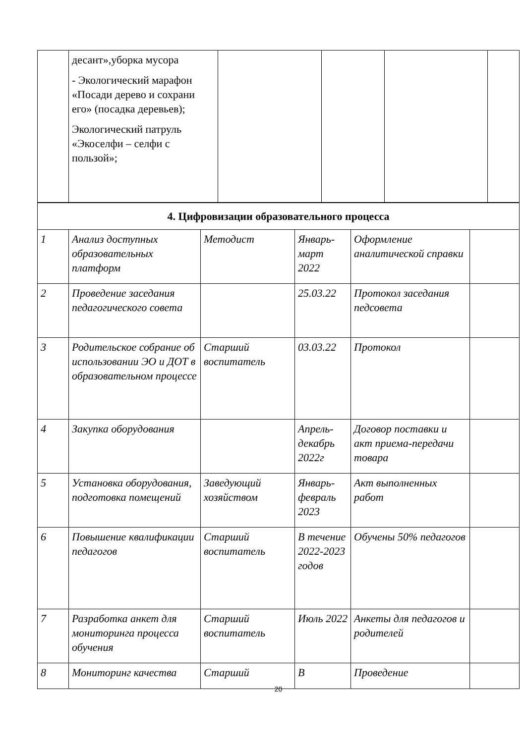| | десант»,уборка мусора - Экологический марафон «Посади дерево и сохрани его» (посадка деревьев); Экологический патруль «Экоселфи – селфи с пользой»; | | | | |
| 4. Цифровизации образовательного процесса | | | | | |
| 1 | Анализ доступных образовательных платформ | Методист | Январь-март 2022 | Оформление аналитической справки | |
| 2 | Проведение заседания педагогического совета | | 25.03.22 | Протокол заседания педсовета | |
| 3 | Родительское собрание об использовании ЭО и ДОТ в образовательном процессе | Старший воспитатель | 03.03.22 | Протокол | |
| 4 | Закупка оборудования | | Апрель-декабрь 2022г | Договор поставки и акт приема-передачи товара | |
| 5 | Установка оборудования, подготовка помещений | Заведующий хозяйством | Январь-февраль 2023 | Акт выполненных работ | |
| 6 | Повышение квалификации педагогов | Старший воспитатель | В течение 2022-2023 годов | Обучены 50% педагогов | |
| 7 | Разработка анкет для мониторинга процесса обучения | Старший воспитатель | Июль 2022 | Анкеты для педагогов и родителей | |
| 8 | Мониторинг качества | Старший | В | Проведение | |
20